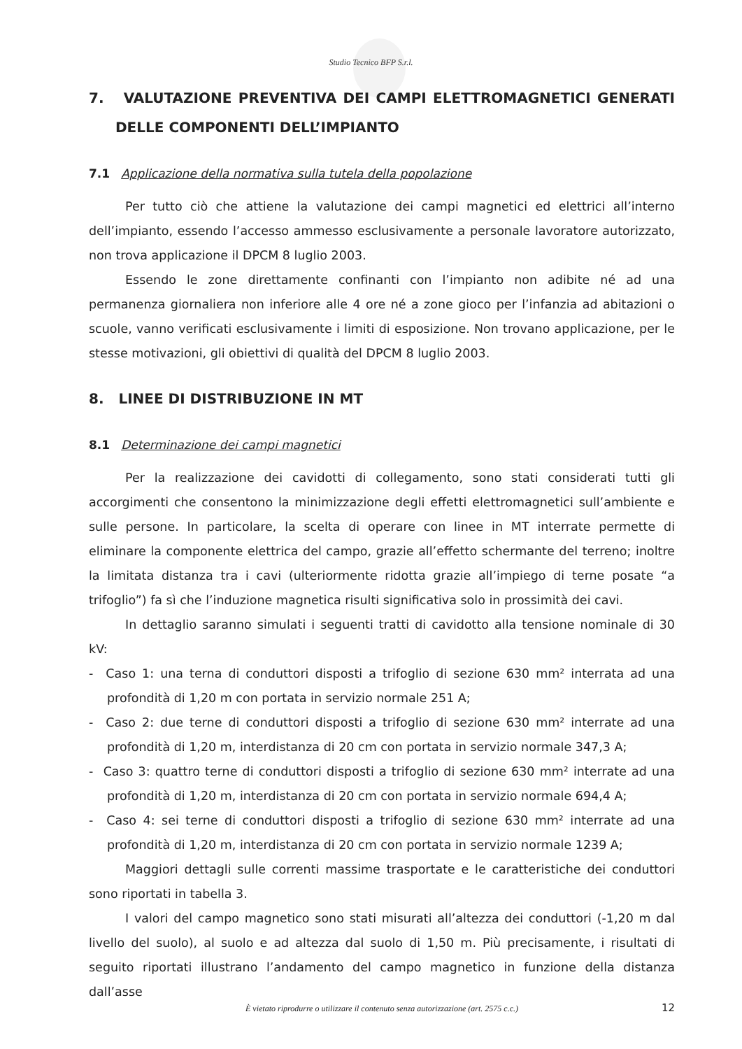Studio Tecnico BFP S.r.l.
7. VALUTAZIONE PREVENTIVA DEI CAMPI ELETTROMAGNETICI GENERATI DELLE COMPONENTI DELL’IMPIANTO
7.1 Applicazione della normativa sulla tutela della popolazione
Per tutto ciò che attiene la valutazione dei campi magnetici ed elettrici all’interno dell’impianto, essendo l’accesso ammesso esclusivamente a personale lavoratore autorizzato, non trova applicazione il DPCM 8 luglio 2003.
Essendo le zone direttamente confinanti con l’impianto non adibite né ad una permanenza giornaliera non inferiore alle 4 ore né a zone gioco per l’infanzia ad abitazioni o scuole, vanno verificati esclusivamente i limiti di esposizione. Non trovano applicazione, per le stesse motivazioni, gli obiettivi di qualità del DPCM 8 luglio 2003.
8. LINEE DI DISTRIBUZIONE IN MT
8.1 Determinazione dei campi magnetici
Per la realizzazione dei cavidotti di collegamento, sono stati considerati tutti gli accorgimenti che consentono la minimizzazione degli effetti elettromagnetici sull’ambiente e sulle persone. In particolare, la scelta di operare con linee in MT interrate permette di eliminare la componente elettrica del campo, grazie all’effetto schermante del terreno; inoltre la limitata distanza tra i cavi (ulteriormente ridotta grazie all’impiego di terne posate “a trifoglio”) fa sì che l’induzione magnetica risulti significativa solo in prossimità dei cavi.
In dettaglio saranno simulati i seguenti tratti di cavidotto alla tensione nominale di 30 kV:
- Caso 1: una terna di conduttori disposti a trifoglio di sezione 630 mm² interrata ad una profondità di 1,20 m con portata in servizio normale 251 A;
- Caso 2: due terne di conduttori disposti a trifoglio di sezione 630 mm² interrate ad una profondità di 1,20 m, interdistanza di 20 cm con portata in servizio normale 347,3 A;
- Caso 3: quattro terne di conduttori disposti a trifoglio di sezione 630 mm² interrate ad una profondità di 1,20 m, interdistanza di 20 cm con portata in servizio normale 694,4 A;
- Caso 4: sei terne di conduttori disposti a trifoglio di sezione 630 mm² interrate ad una profondità di 1,20 m, interdistanza di 20 cm con portata in servizio normale 1239 A;
Maggiori dettagli sulle correnti massime trasportate e le caratteristiche dei conduttori sono riportati in tabella 3.
I valori del campo magnetico sono stati misurati all’altezza dei conduttori (-1,20 m dal livello del suolo), al suolo e ad altezza dal suolo di 1,50 m. Più precisamente, i risultati di seguito riportati illustrano l’andamento del campo magnetico in funzione della distanza dall’asse
È vietato riprodurre o utilizzare il contenuto senza autorizzazione (art. 2575 c.c.) 12